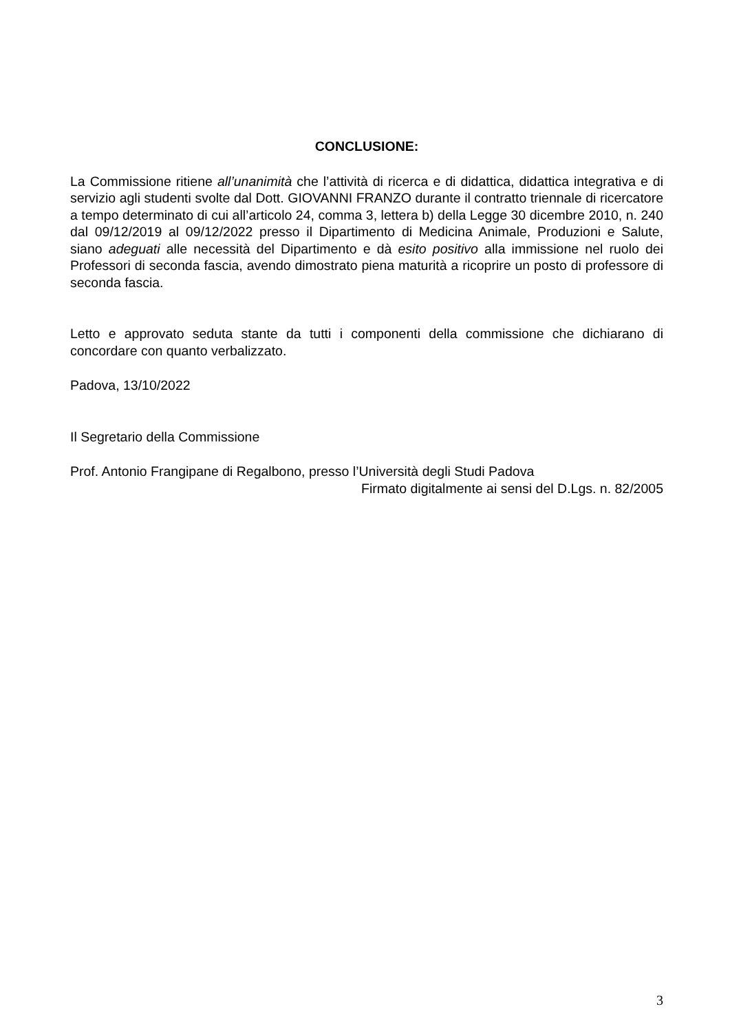CONCLUSIONE:
La Commissione ritiene all’unanimità che l’attività di ricerca e di didattica, didattica integrativa e di servizio agli studenti svolte dal Dott. GIOVANNI FRANZO durante il contratto triennale di ricercatore a tempo determinato di cui all’articolo 24, comma 3, lettera b) della Legge 30 dicembre 2010, n. 240 dal 09/12/2019 al 09/12/2022 presso il Dipartimento di Medicina Animale, Produzioni e Salute, siano adeguati alle necessità del Dipartimento e dà esito positivo alla immissione nel ruolo dei Professori di seconda fascia, avendo dimostrato piena maturità a ricoprire un posto di professore di seconda fascia.
Letto e approvato seduta stante da tutti i componenti della commissione che dichiarano di concordare con quanto verbalizzato.
Padova, 13/10/2022
Il Segretario della Commissione
Prof. Antonio Frangipane di Regalbono, presso l’Università degli Studi Padova
Firmato digitalmente ai sensi del D.Lgs. n. 82/2005
3